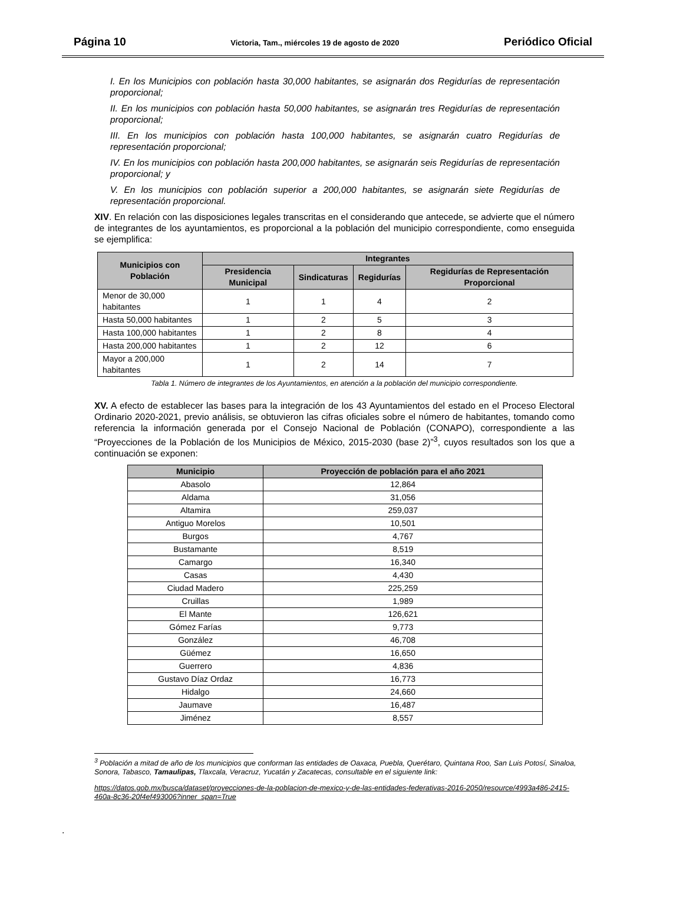Página 10 Victoria, Tam., miércoles 19 de agosto de 2020 Periódico Oficial
I. En los Municipios con población hasta 30,000 habitantes, se asignarán dos Regidurías de representación proporcional;
II. En los municipios con población hasta 50,000 habitantes, se asignarán tres Regidurías de representación proporcional;
III. En los municipios con población hasta 100,000 habitantes, se asignarán cuatro Regidurías de representación proporcional;
IV. En los municipios con población hasta 200,000 habitantes, se asignarán seis Regidurías de representación proporcional; y
V. En los municipios con población superior a 200,000 habitantes, se asignarán siete Regidurías de representación proporcional.
XIV. En relación con las disposiciones legales transcritas en el considerando que antecede, se advierte que el número de integrantes de los ayuntamientos, es proporcional a la población del municipio correspondiente, como enseguida se ejemplifica:
| Municipios con Población | Integrantes | | | |
| --- | --- | --- | --- | --- |
| | Presidencia Municipal | Sindicaturas | Regidurías | Regidurías de Representación Proporcional |
| Menor de 30,000 habitantes | 1 | 1 | 4 | 2 |
| Hasta 50,000 habitantes | 1 | 2 | 5 | 3 |
| Hasta 100,000 habitantes | 1 | 2 | 8 | 4 |
| Hasta 200,000 habitantes | 1 | 2 | 12 | 6 |
| Mayor a 200,000 habitantes | 1 | 2 | 14 | 7 |
Tabla 1. Número de integrantes de los Ayuntamientos, en atención a la población del municipio correspondiente.
XV. A efecto de establecer las bases para la integración de los 43 Ayuntamientos del estado en el Proceso Electoral Ordinario 2020-2021, previo análisis, se obtuvieron las cifras oficiales sobre el número de habitantes, tomando como referencia la información generada por el Consejo Nacional de Población (CONAPO), correspondiente a las “Proyecciones de la Población de los Municipios de México, 2015-2030 (base 2)”<sup>3</sup>, cuyos resultados son los que a continuación se exponen:
| Municipio | Proyección de población para el año 2021 |
| --- | --- |
| Abasolo | 12,864 |
| Aldama | 31,056 |
| Altamira | 259,037 |
| Antiguo Morelos | 10,501 |
| Burgos | 4,767 |
| Bustamante | 8,519 |
| Camargo | 16,340 |
| Casas | 4,430 |
| Ciudad Madero | 225,259 |
| Cruillas | 1,989 |
| El Mante | 126,621 |
| Gómez Farías | 9,773 |
| González | 46,708 |
| Güémez | 16,650 |
| Guerrero | 4,836 |
| Gustavo Díaz Ordaz | 16,773 |
| Hidalgo | 24,660 |
| Jaumave | 16,487 |
| Jiménez | 8,557 |
<sup>3</sup> Población a mitad de año de los municipios que conforman las entidades de Oaxaca, Puebla, Querétaro, Quintana Roo, San Luis Potosí, Sinaloa, Sonora, Tabasco, Tamaulipas, Tlaxcala, Veracruz, Yucatán y Zacatecas, consultable en el siguiente link:
https://datos.gob.mx/busca/dataset/proyecciones-de-la-poblacion-de-mexico-y-de-las-entidades-federativas-2016-2050/resource/4993a486-2415-460a-8c36-20f4ef493006?inner_span=True
.